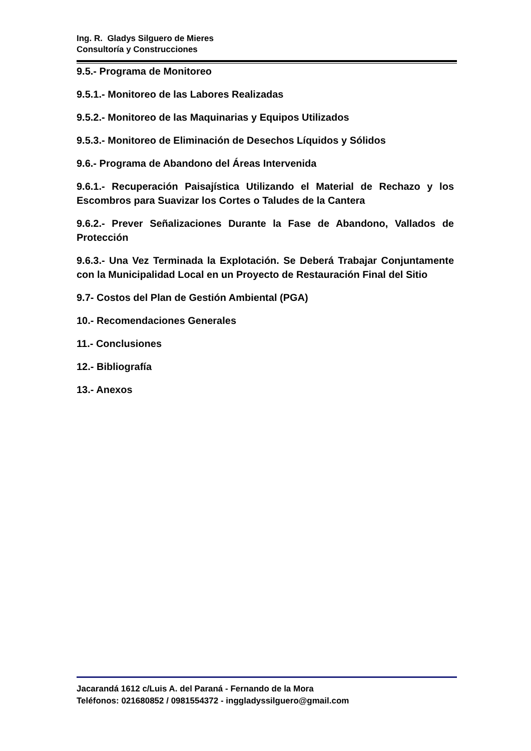Ing. R. Gladys Silguero de Mieres
Consultoría y Construcciones
9.5.- Programa de Monitoreo
9.5.1.- Monitoreo de las Labores Realizadas
9.5.2.- Monitoreo de las Maquinarias y Equipos Utilizados
9.5.3.- Monitoreo de Eliminación de Desechos Líquidos y Sólidos
9.6.- Programa de Abandono del Áreas Intervenida
9.6.1.- Recuperación Paisajística Utilizando el Material de Rechazo y los Escombros para Suavizar los Cortes o Taludes de la Cantera
9.6.2.- Prever Señalizaciones Durante la Fase de Abandono, Vallados de Protección
9.6.3.- Una Vez Terminada la Explotación. Se Deberá Trabajar Conjuntamente con la Municipalidad Local en un Proyecto de Restauración Final del Sitio
9.7- Costos del Plan de Gestión Ambiental (PGA)
10.- Recomendaciones Generales
11.- Conclusiones
12.- Bibliografía
13.- Anexos
Jacarandá 1612 c/Luis A. del Paraná - Fernando de la Mora
Teléfonos: 021680852 / 0981554372 - inggladyssilguero@gmail.com